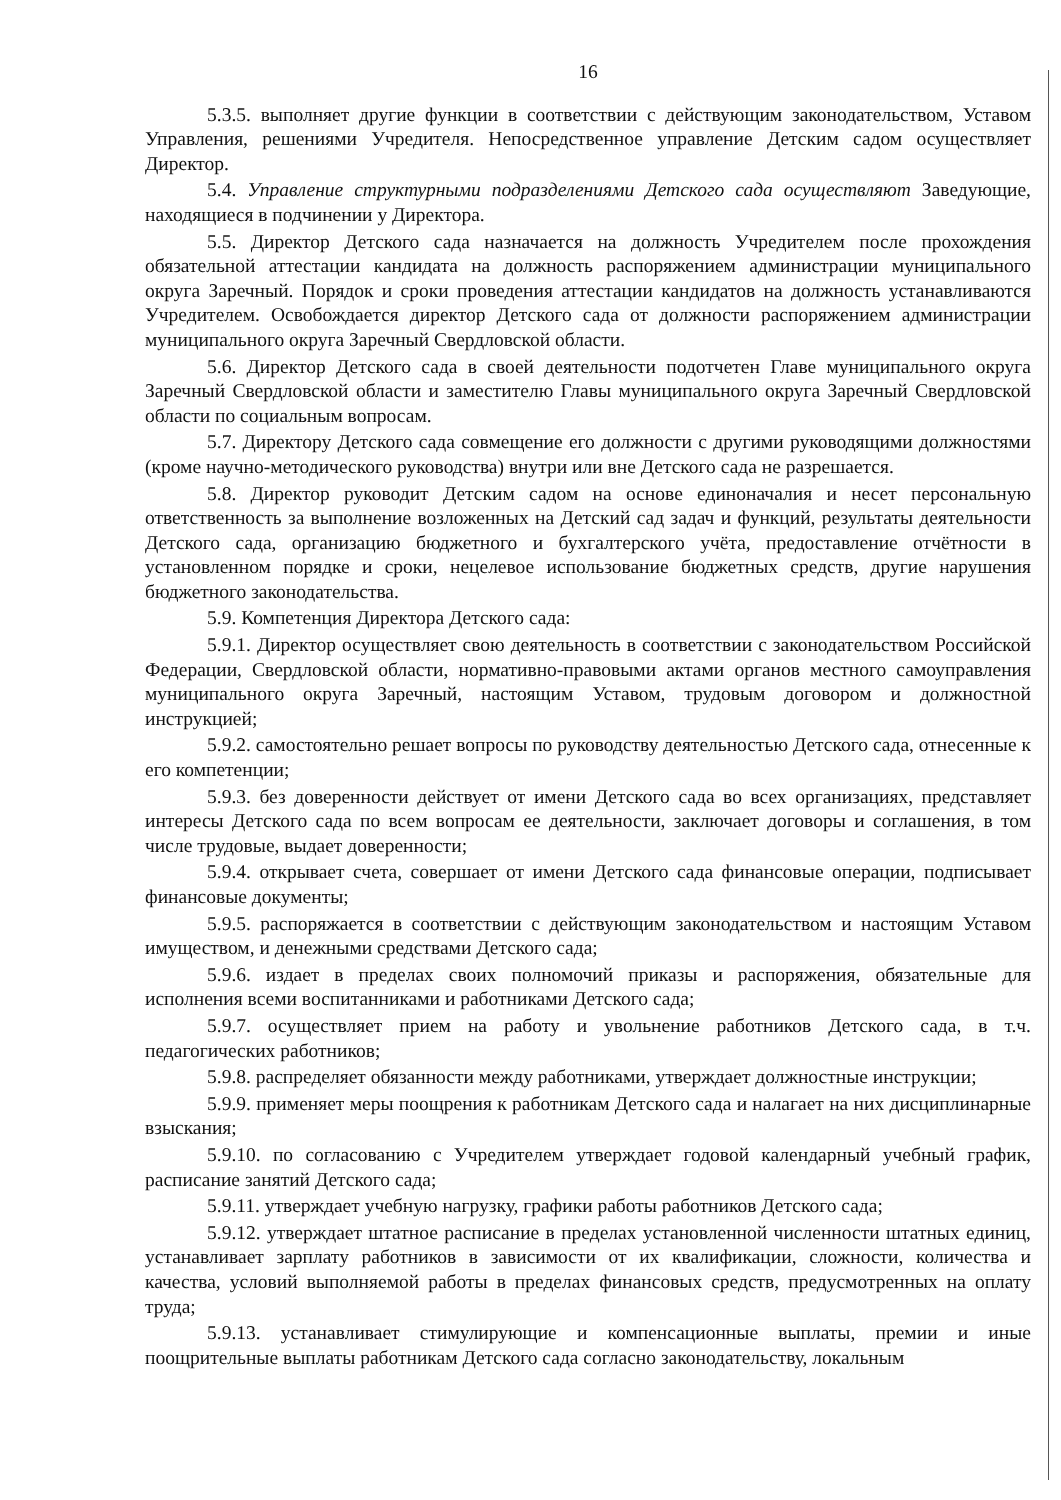16
5.3.5. выполняет другие функции в соответствии с действующим законодательством, Уставом Управления, решениями Учредителя. Непосредственное управление Детским садом осуществляет Директор.
5.4. Управление структурными подразделениями Детского сада осуществляют Заведующие, находящиеся в подчинении у Директора.
5.5. Директор Детского сада назначается на должность Учредителем после прохождения обязательной аттестации кандидата на должность распоряжением администрации муниципального округа Заречный. Порядок и сроки проведения аттестации кандидатов на должность устанавливаются Учредителем. Освобождается директор Детского сада от должности распоряжением администрации муниципального округа Заречный Свердловской области.
5.6. Директор Детского сада в своей деятельности подотчетен Главе муниципального округа Заречный Свердловской области и заместителю Главы муниципального округа Заречный Свердловской области по социальным вопросам.
5.7. Директору Детского сада совмещение его должности с другими руководящими должностями (кроме научно-методического руководства) внутри или вне Детского сада не разрешается.
5.8. Директор руководит Детским садом на основе единоначалия и несет персональную ответственность за выполнение возложенных на Детский сад задач и функций, результаты деятельности Детского сада, организацию бюджетного и бухгалтерского учёта, предоставление отчётности в установленном порядке и сроки, нецелевое использование бюджетных средств, другие нарушения бюджетного законодательства.
5.9. Компетенция Директора Детского сада:
5.9.1. Директор осуществляет свою деятельность в соответствии с законодательством Российской Федерации, Свердловской области, нормативно-правовыми актами органов местного самоуправления муниципального округа Заречный, настоящим Уставом, трудовым договором и должностной инструкцией;
5.9.2. самостоятельно решает вопросы по руководству деятельностью Детского сада, отнесенные к его компетенции;
5.9.3. без доверенности действует от имени Детского сада во всех организациях, представляет интересы Детского сада по всем вопросам ее деятельности, заключает договоры и соглашения, в том числе трудовые, выдает доверенности;
5.9.4. открывает счета, совершает от имени Детского сада финансовые операции, подписывает финансовые документы;
5.9.5. распоряжается в соответствии с действующим законодательством и настоящим Уставом имуществом, и денежными средствами Детского сада;
5.9.6. издает в пределах своих полномочий приказы и распоряжения, обязательные для исполнения всеми воспитанниками и работниками Детского сада;
5.9.7. осуществляет прием на работу и увольнение работников Детского сада, в т.ч. педагогических работников;
5.9.8. распределяет обязанности между работниками, утверждает должностные инструкции;
5.9.9. применяет меры поощрения к работникам Детского сада и налагает на них дисциплинарные взыскания;
5.9.10. по согласованию с Учредителем утверждает годовой календарный учебный график, расписание занятий Детского сада;
5.9.11. утверждает учебную нагрузку, графики работы работников Детского сада;
5.9.12. утверждает штатное расписание в пределах установленной численности штатных единиц, устанавливает зарплату работников в зависимости от их квалификации, сложности, количества и качества, условий выполняемой работы в пределах финансовых средств, предусмотренных на оплату труда;
5.9.13. устанавливает стимулирующие и компенсационные выплаты, премии и иные поощрительные выплаты работникам Детского сада согласно законодательству, локальным